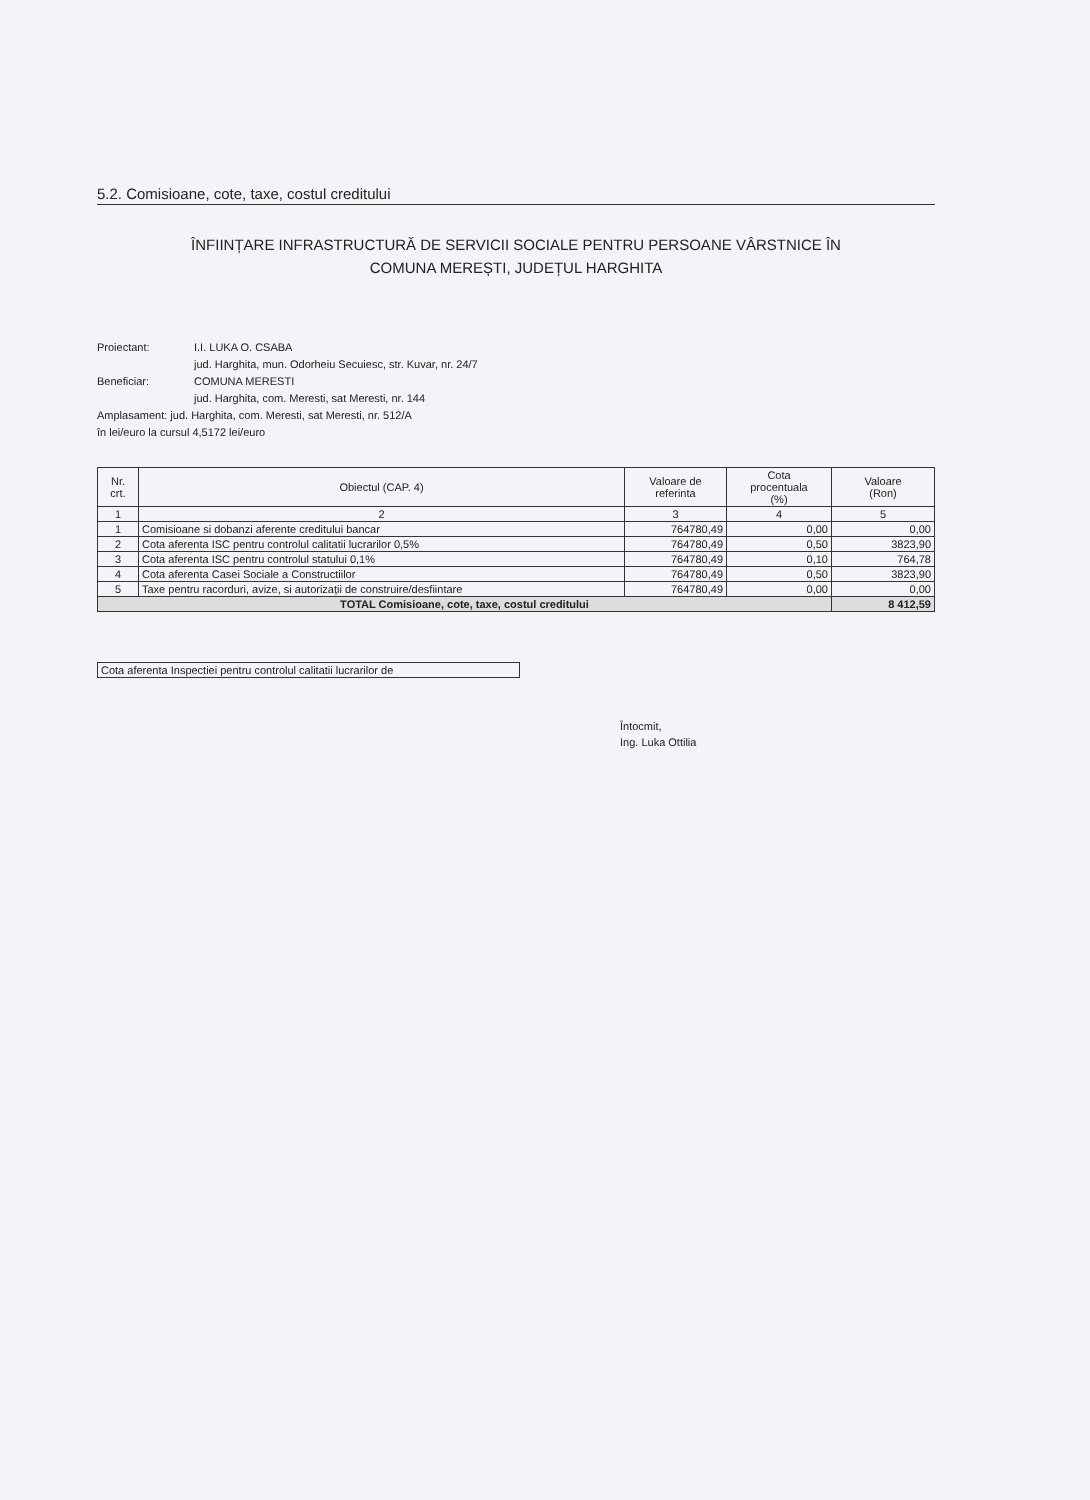5.2. Comisioane, cote, taxe, costul creditului
ÎNFIINȚARE INFRASTRUCTURĂ DE SERVICII SOCIALE PENTRU PERSOANE VÂRSTNICE ÎN
COMUNA MEREȘTI, JUDEȚUL HARGHITA
Proiectant: I.I. LUKA O. CSABA
jud. Harghita, mun. Odorheiu Secuiesc, str. Kuvar, nr. 24/7
Beneficiar: COMUNA MERESTI
jud. Harghita, com. Meresti, sat Meresti, nr. 144
Amplasament: jud. Harghita, com. Meresti, sat Meresti, nr. 512/A
în lei/euro la cursul 4,5172 lei/euro
| Nr. crt. | Obiectul (CAP. 4) | Valoare de referinta | Cota procentuala (%) | Valoare (Ron) |
| --- | --- | --- | --- | --- |
| 1 | 2 | 3 | 4 | 5 |
| 1 | Comisioane si dobanzi aferente creditului bancar | 764780,49 | 0,00 | 0,00 |
| 2 | Cota aferenta ISC pentru controlul calitatii lucrarilor 0,5% | 764780,49 | 0,50 | 3823,90 |
| 3 | Cota aferenta ISC pentru controlul statului 0,1% | 764780,49 | 0,10 | 764,78 |
| 4 | Cota aferenta Casei Sociale a Constructiilor | 764780,49 | 0,50 | 3823,90 |
| 5 | Taxe pentru racorduri, avize, si autorizații de construire/desfiintare | 764780,49 | 0,00 | 0,00 |
| TOTAL Comisioane, cote, taxe, costul creditului | | | | 8 412,59 |
Cota aferenta Inspectiei pentru controlul calitatii lucrarilor de
Întocmit,
Ing. Luka Ottilia